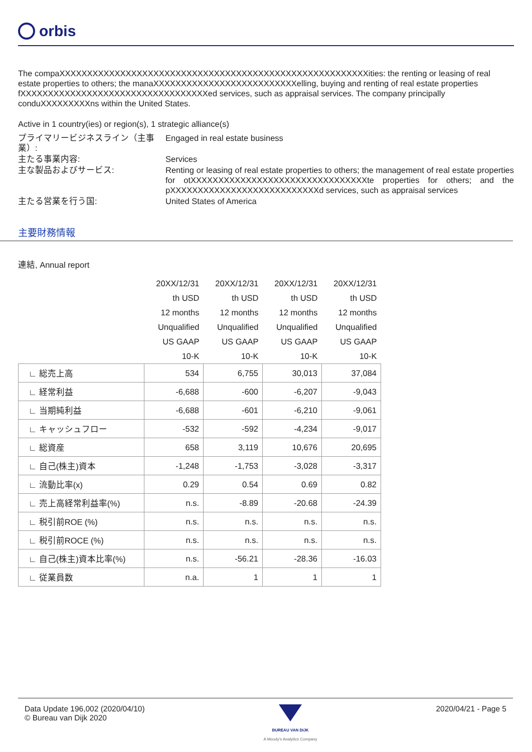orbis
The compaXXXXXXXXXXXXXXXXXXXXXXXXXXXXXXXXXXXXXXXXXXXXXXXXXXXXXXXXities: the renting or leasing of real estate properties to others; the manaXXXXXXXXXXXXXXXXXXXXXXXXXXelling, buying and renting of real estate properties fXXXXXXXXXXXXXXXXXXXXXXXXXXXXXXXXXXed services, such as appraisal services. The company principally conduXXXXXXXXXns within the United States.
Active in 1 country(ies) or region(s), 1 strategic alliance(s)
プライマリービジネスライン（主事業）:
Engaged in real estate business
主たる事業内容:
Services
主な製品およびサービス:
Renting or leasing of real estate properties to others; the management of real estate properties for otXXXXXXXXXXXXXXXXXXXXXXXXXXXXXXXXte properties for others; and the pXXXXXXXXXXXXXXXXXXXXXXXXXXXd services, such as appraisal services
主たる営業を行う国:
United States of America
主要財務情報
連結, Annual report
| | 20XX/12/31 | 20XX/12/31 | 20XX/12/31 | 20XX/12/31 |
| | th USD | th USD | th USD | th USD |
| | 12 months | 12 months | 12 months | 12 months |
| | Unqualified | Unqualified | Unqualified | Unqualified |
| | US GAAP | US GAAP | US GAAP | US GAAP |
| | 10-K | 10-K | 10-K | 10-K |
| ∟ 総売上高 | 534 | 6,755 | 30,013 | 37,084 |
| ∟ 経常利益 | -6,688 | -600 | -6,207 | -9,043 |
| ∟ 当期純利益 | -6,688 | -601 | -6,210 | -9,061 |
| ∟ キャッシュフロー | -532 | -592 | -4,234 | -9,017 |
| ∟ 総資産 | 658 | 3,119 | 10,676 | 20,695 |
| ∟ 自己(株主)資本 | -1,248 | -1,753 | -3,028 | -3,317 |
| ∟ 流動比率(x) | 0.29 | 0.54 | 0.69 | 0.82 |
| ∟ 売上高経常利益率(%) | n.s. | -8.89 | -20.68 | -24.39 |
| ∟ 税引前ROE (%) | n.s. | n.s. | n.s. | n.s. |
| ∟ 税引前ROCE (%) | n.s. | n.s. | n.s. | n.s. |
| ∟ 自己(株主)資本比率(%) | n.s. | -56.21 | -28.36 | -16.03 |
| ∟ 従業員数 | n.a. | 1 | 1 | 1 |
Data Update 196,002 (2020/04/10)
© Bureau van Dijk 2020
BUREAU VAN DIJK
A Moody's Analytics Company
2020/04/21 - Page 5